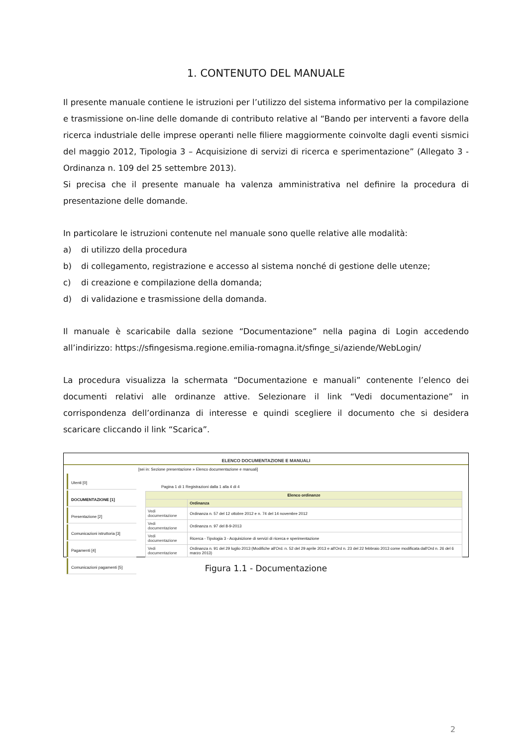1. CONTENUTO DEL MANUALE
Il presente manuale contiene le istruzioni per l’utilizzo del sistema informativo per la compilazione e trasmissione on-line delle domande di contributo relative al “Bando per interventi a favore della ricerca industriale delle imprese operanti nelle filiere maggiormente coinvolte dagli eventi sismici del maggio 2012, Tipologia 3 – Acquisizione di servizi di ricerca e sperimentazione” (Allegato 3 -Ordinanza n. 109 del 25 settembre 2013).
Si precisa che il presente manuale ha valenza amministrativa nel definire la procedura di presentazione delle domande.
In particolare le istruzioni contenute nel manuale sono quelle relative alle modalità:
a) di utilizzo della procedura
b) di collegamento, registrazione e accesso al sistema nonché di gestione delle utenze;
c) di creazione e compilazione della domanda;
d) di validazione e trasmissione della domanda.
Il manuale è scaricabile dalla sezione “Documentazione” nella pagina di Login accedendo all’indirizzo: https://sfingesisma.regione.emilia-romagna.it/sfinge_si/aziende/WebLogin/
La procedura visualizza la schermata “Documentazione e manuali” contenente l’elenco dei documenti relativi alle ordinanze attive. Selezionare il link “Vedi documentazione” in corrispondenza dell’ordinanza di interesse e quindi scegliere il documento che si desidera scaricare cliccando il link “Scarica”.
ELENCO DOCUMENTAZIONE E MANUALI
[sei in: Sezione presentazione » Elenco documentazione e manuali]
Utenti [0]
DOCUMENTAZIONE [1]
Presentazione [2]
Comunicazioni istruttoria [3]
Pagamenti [4]
Comunicazioni pagamenti [5]
Pagina 1 di 1 Registrazioni dalla 1 alla 4 di 4
| Elenco ordinanze | |
| --- | --- |
| | Ordinanza |
| Vedi documentazione | Ordinanza n. 57 del 12 ottobre 2012 e n. 74 del 14 novembre 2012 |
| Vedi documentazione | Ordinanza n. 97 del 8-9-2013 |
| Vedi documentazione | Ricerca - Tipologia 3 - Acquisizione di servizi di ricerca e sperimentazione |
| Vedi documentazione | Ordinanza n. 91 del 29 luglio 2013 (Modifiche all'Ord. n. 52 del 29 aprile 2013 e all'Ord n. 23 del 22 febbraio 2013 come modificata dall'Ord n. 26 del 6 marzo 2013) |
Figura 1.1 - Documentazione
2